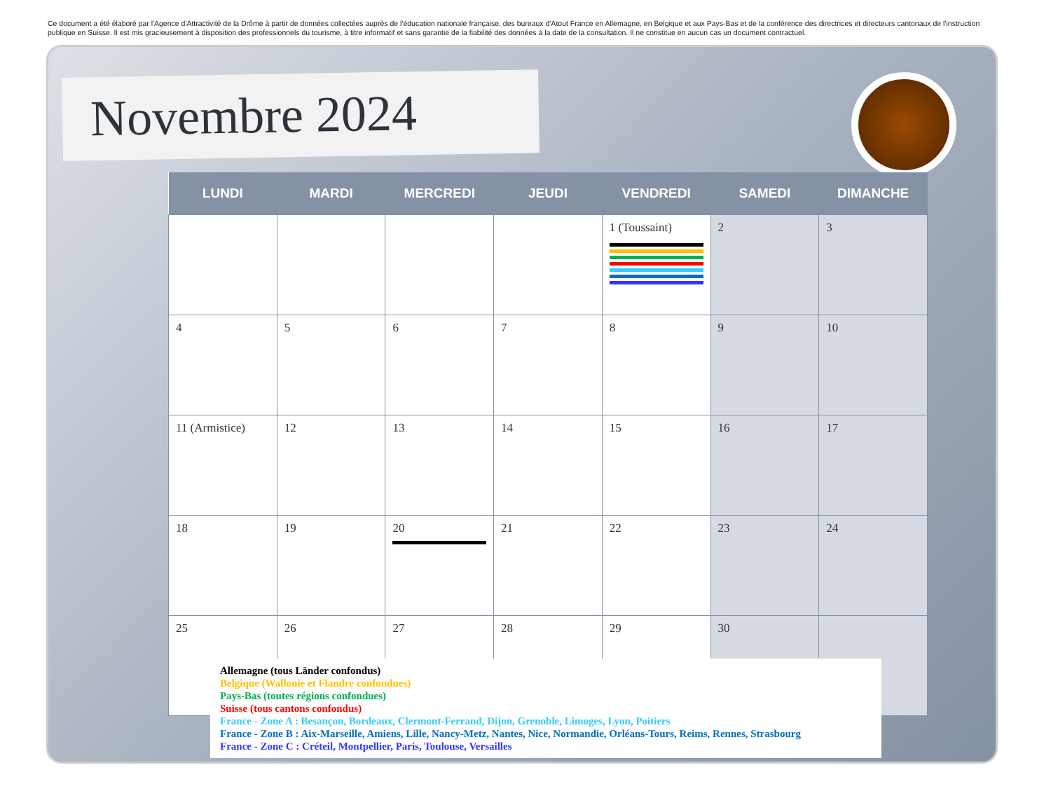Ce document a été élaboré par l'Agence d'Attractivité de la Drôme à partir de données collectées auprès de l'éducation nationale française, des bureaux d'Atout France en Allemagne, en Belgique et aux Pays-Bas et de la conférence des directrices et directeurs cantonaux de l'instruction publique en Suisse. Il est mis gracieusement à disposition des professionnels du tourisme, à titre informatif et sans garantie de la fiabilité des données à la date de la consultation. Il ne constitue en aucun cas un document contractuel.
Novembre 2024
| LUNDI | MARDI | MERCREDI | JEUDI | VENDREDI | SAMEDI | DIMANCHE |
| --- | --- | --- | --- | --- | --- | --- |
| | | | | 1 (Toussaint) | 2 | 3 |
| 4 | 5 | 6 | 7 | 8 | 9 | 10 |
| 11 (Armistice) | 12 | 13 | 14 | 15 | 16 | 17 |
| 18 | 19 | 20 | 21 | 22 | 23 | 24 |
| 25 | 26 | 27 | 28 | 29 | 30 | |
Allemagne (tous Länder confondus)
Belgique (Wallonie et Flandre confondues)
Pays-Bas (toutes régions confondues)
Suisse (tous cantons confondus)
France - Zone A : Besançon, Bordeaux, Clermont-Ferrand, Dijon, Grenoble, Limoges, Lyon, Poitiers
France - Zone B : Aix-Marseille, Amiens, Lille, Nancy-Metz, Nantes, Nice, Normandie, Orléans-Tours, Reims, Rennes, Strasbourg
France - Zone C : Créteil, Montpellier, Paris, Toulouse, Versailles